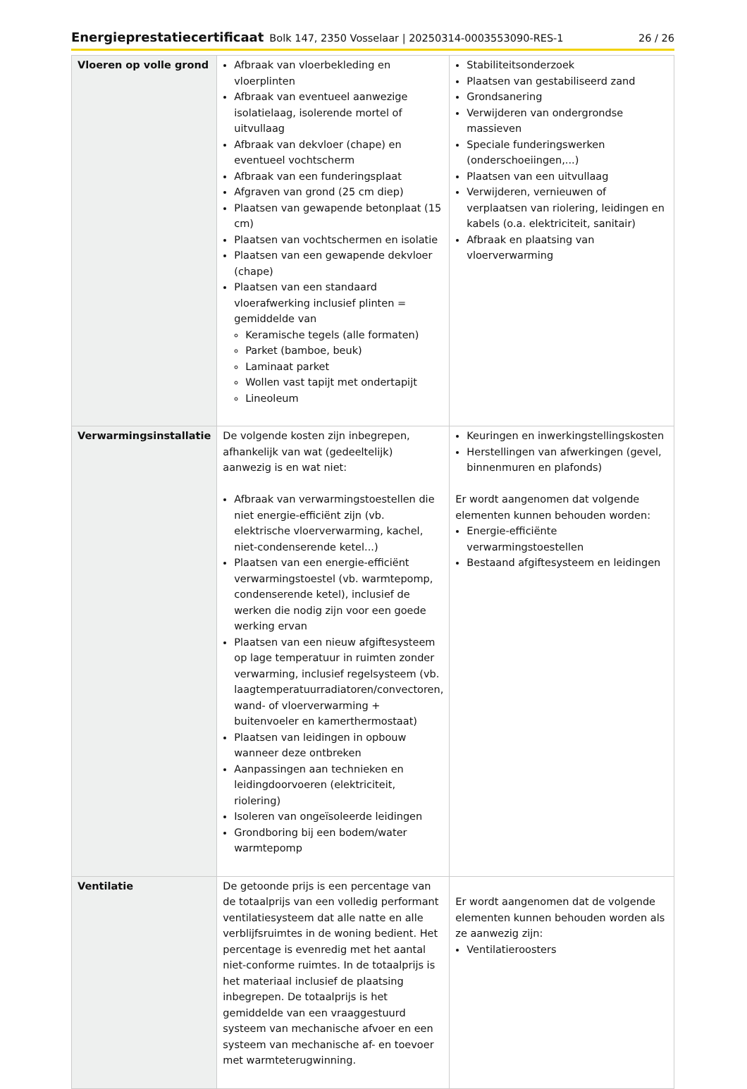Energieprestatiecertificaat Bolk 147, 2350 Vosselaar | 20250314-0003553090-RES-1 26 / 26
| Vloeren op volle grond | Afbraak van vloerbekleding en vloerplinten Afbraak van eventueel aanwezige isolatielaag, isolerende mortel of uitvullaag Afbraak van dekvloer (chape) en eventueel vochtscherm Afbraak van een funderingsplaat Afgraven van grond (25 cm diep) Plaatsen van gewapende betonplaat (15 cm) Plaatsen van vochtschermen en isolatie Plaatsen van een gewapende dekvloer (chape) Plaatsen van een standaard vloerafwerking inclusief plinten = gemiddelde van Keramische tegels (alle formaten) Parket (bamboe, beuk) Laminaat parket Wollen vast tapijt met ondertapijt Lineoleum | Stabiliteitsonderzoek Plaatsen van gestabiliseerd zand Grondsanering Verwijderen van ondergrondse massieven Speciale funderingswerken (onderschoeiingen,...) Plaatsen van een uitvullaag Verwijderen, vernieuwen of verplaatsen van riolering, leidingen en kabels (o.a. elektriciteit, sanitair) Afbraak en plaatsing van vloerverwarming |
| Verwarmingsinstallatie | De volgende kosten zijn inbegrepen, afhankelijk van wat (gedeeltelijk) aanwezig is en wat niet: Afbraak van verwarmingstoestellen die niet energie-efficiënt zijn (vb. elektrische vloerverwarming, kachel, niet-condenserende ketel...) Plaatsen van een energie-efficiënt verwarmingstoestel (vb. warmtepomp, condenserende ketel), inclusief de werken die nodig zijn voor een goede werking ervan Plaatsen van een nieuw afgiftesysteem op lage temperatuur in ruimten zonder verwarming, inclusief regelsysteem (vb. laagtemperatuurradiatoren/convectoren, wand- of vloerverwarming + buitenvoeler en kamerthermostaat) Plaatsen van leidingen in opbouw wanneer deze ontbreken Aanpassingen aan technieken en leidingdoorvoeren (elektriciteit, riolering) Isoleren van ongeïsoleerde leidingen Grondboring bij een bodem/water warmtepomp | Keuringen en inwerkingstellingskosten Herstellingen van afwerkingen (gevel, binnenmuren en plafonds) Er wordt aangenomen dat volgende elementen kunnen behouden worden: Energie-efficiënte verwarmingstoestellen Bestaand afgiftesysteem en leidingen |
| Ventilatie | De getoonde prijs is een percentage van de totaalprijs van een volledig performant ventilatiesysteem dat alle natte en alle verblijfsruimtes in de woning bedient. Het percentage is evenredig met het aantal niet-conforme ruimtes. In de totaalprijs is het materiaal inclusief de plaatsing inbegrepen. De totaalprijs is het gemiddelde van een vraaggestuurd systeem van mechanische afvoer en een systeem van mechanische af- en toevoer met warmteterugwinning. | Er wordt aangenomen dat de volgende elementen kunnen behouden worden als ze aanwezig zijn: Ventilatieroosters |